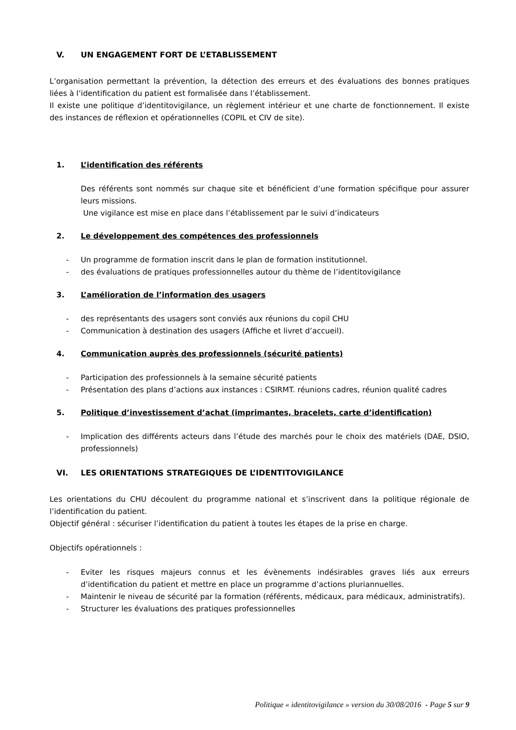V. UN ENGAGEMENT FORT DE L’ETABLISSEMENT
L’organisation permettant la prévention, la détection des erreurs et des évaluations des bonnes pratiques liées à l’identification du patient est formalisée dans l’établissement.
Il existe une politique d’identitovigilance, un règlement intérieur et une charte de fonctionnement. Il existe des instances de réflexion et opérationnelles (COPIL et CIV de site).
1. L’identification des référents
Des référents sont nommés sur chaque site et bénéficient d’une formation spécifique pour assurer leurs missions.
Une vigilance est mise en place dans l’établissement par le suivi d’indicateurs
2. Le développement des compétences des professionnels
- Un programme de formation inscrit dans le plan de formation institutionnel.
- des évaluations de pratiques professionnelles autour du thème de l’identitovigilance
3. L’amélioration de l’information des usagers
- des représentants des usagers sont conviés aux réunions du copil CHU
- Communication à destination des usagers (Affiche et livret d’accueil).
4. Communication auprès des professionnels (sécurité patients)
- Participation des professionnels à la semaine sécurité patients
- Présentation des plans d’actions aux instances : CSIRMT. réunions cadres, réunion qualité cadres
5. Politique d’investissement d’achat (imprimantes, bracelets, carte d’identification)
- Implication des différents acteurs dans l’étude des marchés pour le choix des matériels (DAE, DSIO, professionnels)
VI. LES ORIENTATIONS STRATEGIQUES DE L’IDENTITOVIGILANCE
Les orientations du CHU découlent du programme national et s’inscrivent dans la politique régionale de l’identification du patient.
Objectif général : sécuriser l’identification du patient à toutes les étapes de la prise en charge.
Objectifs opérationnels :
- Eviter les risques majeurs connus et les évènements indésirables graves liés aux erreurs d’identification du patient et mettre en place un programme d’actions pluriannuelles.
- Maintenir le niveau de sécurité par la formation (référents, médicaux, para médicaux, administratifs).
- Structurer les évaluations des pratiques professionnelles
Politique « identitovigilance » version du 30/08/2016 - Page 5 sur 9